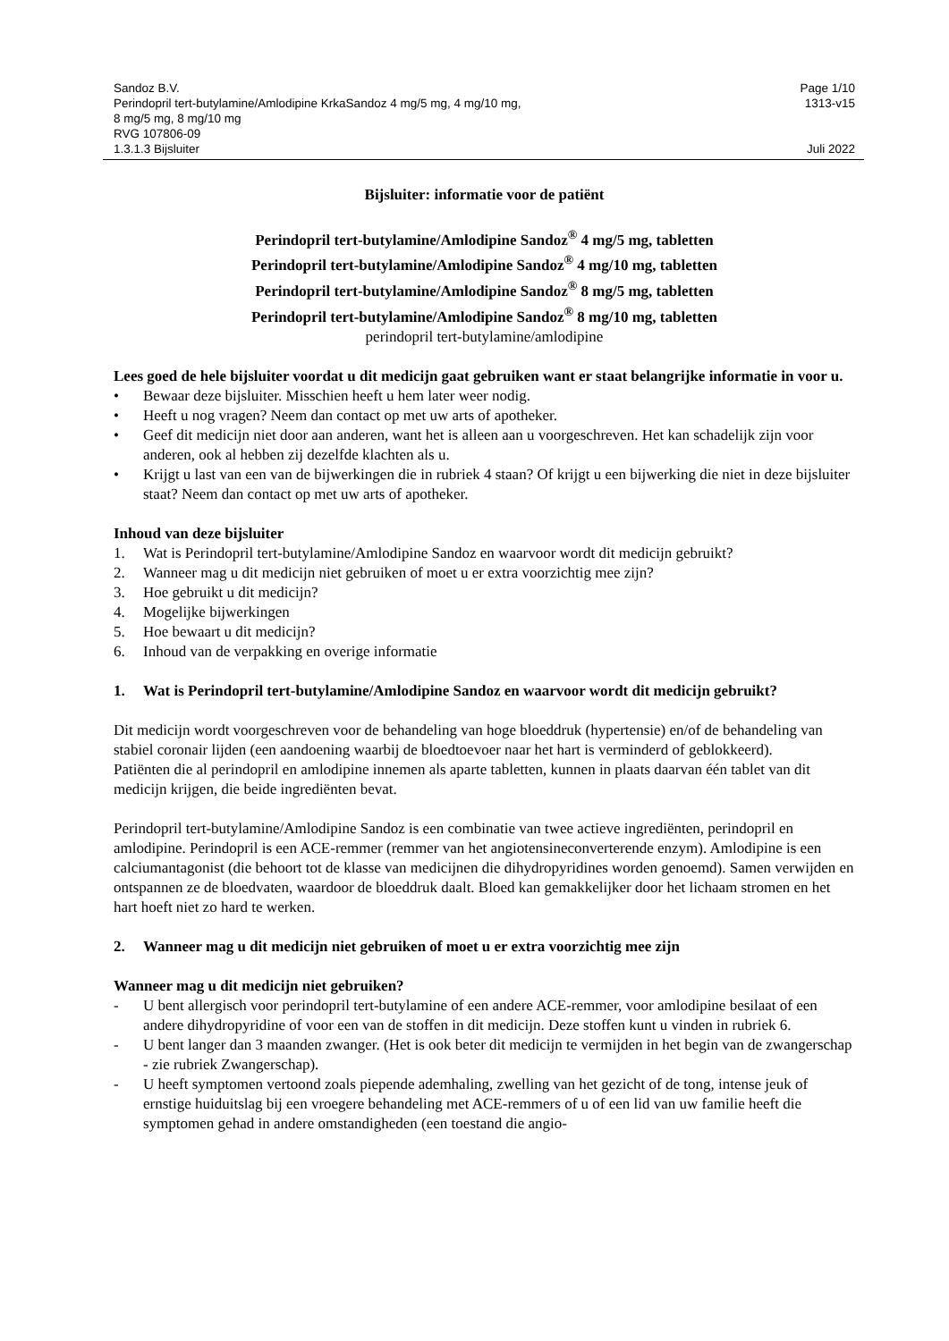Sandoz B.V. Page 1/10
Perindopril tert-butylamine/Amlodipine KrkaSandoz 4 mg/5 mg, 4 mg/10 mg,
8 mg/5 mg, 8 mg/10 mg
RVG 107806-09 1313-v15
1.3.1.3 Bijsluiter Juli 2022
Bijsluiter: informatie voor de patiënt
Perindopril tert-butylamine/Amlodipine Sandoz<sup>®</sup> 4 mg/5 mg, tabletten
Perindopril tert-butylamine/Amlodipine Sandoz<sup>®</sup> 4 mg/10 mg, tabletten
Perindopril tert-butylamine/Amlodipine Sandoz<sup>®</sup> 8 mg/5 mg, tabletten
Perindopril tert-butylamine/Amlodipine Sandoz<sup>®</sup> 8 mg/10 mg, tabletten
perindopril tert-butylamine/amlodipine
Lees goed de hele bijsluiter voordat u dit medicijn gaat gebruiken want er staat belangrijke informatie in voor u.
• Bewaar deze bijsluiter. Misschien heeft u hem later weer nodig.
• Heeft u nog vragen? Neem dan contact op met uw arts of apotheker.
• Geef dit medicijn niet door aan anderen, want het is alleen aan u voorgeschreven. Het kan schadelijk zijn voor anderen, ook al hebben zij dezelfde klachten als u.
• Krijgt u last van een van de bijwerkingen die in rubriek 4 staan? Of krijgt u een bijwerking die niet in deze bijsluiter staat? Neem dan contact op met uw arts of apotheker.
Inhoud van deze bijsluiter
1. Wat is Perindopril tert-butylamine/Amlodipine Sandoz en waarvoor wordt dit medicijn gebruikt?
2. Wanneer mag u dit medicijn niet gebruiken of moet u er extra voorzichtig mee zijn?
3. Hoe gebruikt u dit medicijn?
4. Mogelijke bijwerkingen
5. Hoe bewaart u dit medicijn?
6. Inhoud van de verpakking en overige informatie
1. Wat is Perindopril tert-butylamine/Amlodipine Sandoz en waarvoor wordt dit medicijn gebruikt?
Dit medicijn wordt voorgeschreven voor de behandeling van hoge bloeddruk (hypertensie) en/of de behandeling van stabiel coronair lijden (een aandoening waarbij de bloedtoevoer naar het hart is verminderd of geblokkeerd).
Patiënten die al perindopril en amlodipine innemen als aparte tabletten, kunnen in plaats daarvan één tablet van dit medicijn krijgen, die beide ingrediënten bevat.
Perindopril tert-butylamine/Amlodipine Sandoz is een combinatie van twee actieve ingrediënten, perindopril en amlodipine. Perindopril is een ACE-remmer (remmer van het angiotensineconverterende enzym). Amlodipine is een calciumantagonist (die behoort tot de klasse van medicijnen die dihydropyridines worden genoemd). Samen verwijden en ontspannen ze de bloedvaten, waardoor de bloeddruk daalt. Bloed kan gemakkelijker door het lichaam stromen en het hart hoeft niet zo hard te werken.
2. Wanneer mag u dit medicijn niet gebruiken of moet u er extra voorzichtig mee zijn
Wanneer mag u dit medicijn niet gebruiken?
- U bent allergisch voor perindopril tert-butylamine of een andere ACE-remmer, voor amlodipine besilaat of een andere dihydropyridine of voor een van de stoffen in dit medicijn. Deze stoffen kunt u vinden in rubriek 6.
- U bent langer dan 3 maanden zwanger. (Het is ook beter dit medicijn te vermijden in het begin van de zwangerschap - zie rubriek Zwangerschap).
- U heeft symptomen vertoond zoals piepende ademhaling, zwelling van het gezicht of de tong, intense jeuk of ernstige huiduitslag bij een vroegere behandeling met ACE-remmers of u of een lid van uw familie heeft die symptomen gehad in andere omstandigheden (een toestand die angio-